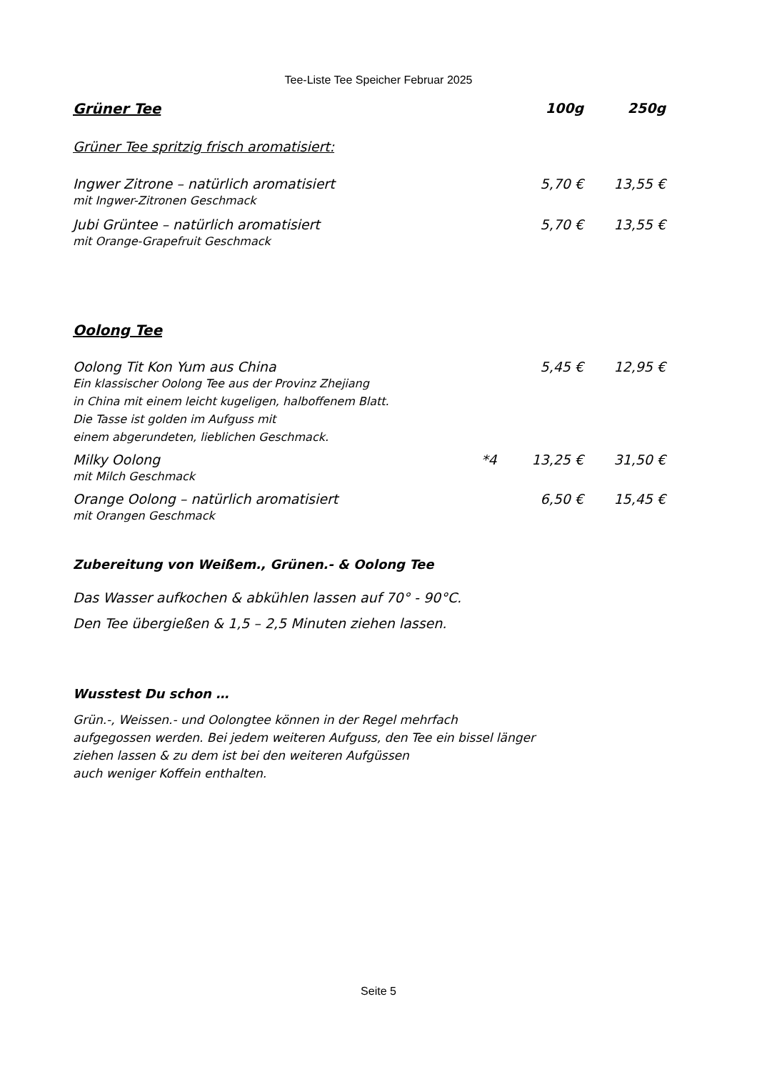Tee-Liste Tee Speicher Februar 2025
| Grüner Tee | | 100g | 250g |
| --- | --- | --- | --- |
| Grüner Tee spritzig frisch aromatisiert: | | | |
| Ingwer Zitrone – natürlich aromatisiert mit Ingwer-Zitronen Geschmack | | 5,70 € | 13,55 € |
| Jubi Grüntee – natürlich aromatisiert mit Orange-Grapefruit Geschmack | | 5,70 € | 13,55 € |
| Oolong Tee | | | |
| Oolong Tit Kon Yum aus China Ein klassischer Oolong Tee aus der Provinz Zhejiang in China mit einem leicht kugeligen, halboffenem Blatt. Die Tasse ist golden im Aufguss mit einem abgerundeten, lieblichen Geschmack. | | 5,45 € | 12,95 € |
| Milky Oolong mit Milch Geschmack | *4 | 13,25 € | 31,50 € |
| Orange Oolong – natürlich aromatisiert mit Orangen Geschmack | | 6,50 € | 15,45 € |
Zubereitung von Weißem., Grünen.- & Oolong Tee
Das Wasser aufkochen & abkühlen lassen auf 70° - 90°C.
Den Tee übergießen & 1,5 – 2,5 Minuten ziehen lassen.
Wusstest Du schon …
Grün.-, Weissen.- und Oolongtee können in der Regel mehrfach
aufgegossen werden. Bei jedem weiteren Aufguss, den Tee ein bissel länger
ziehen lassen & zu dem ist bei den weiteren Aufgüssen
auch weniger Koffein enthalten.
Seite 5